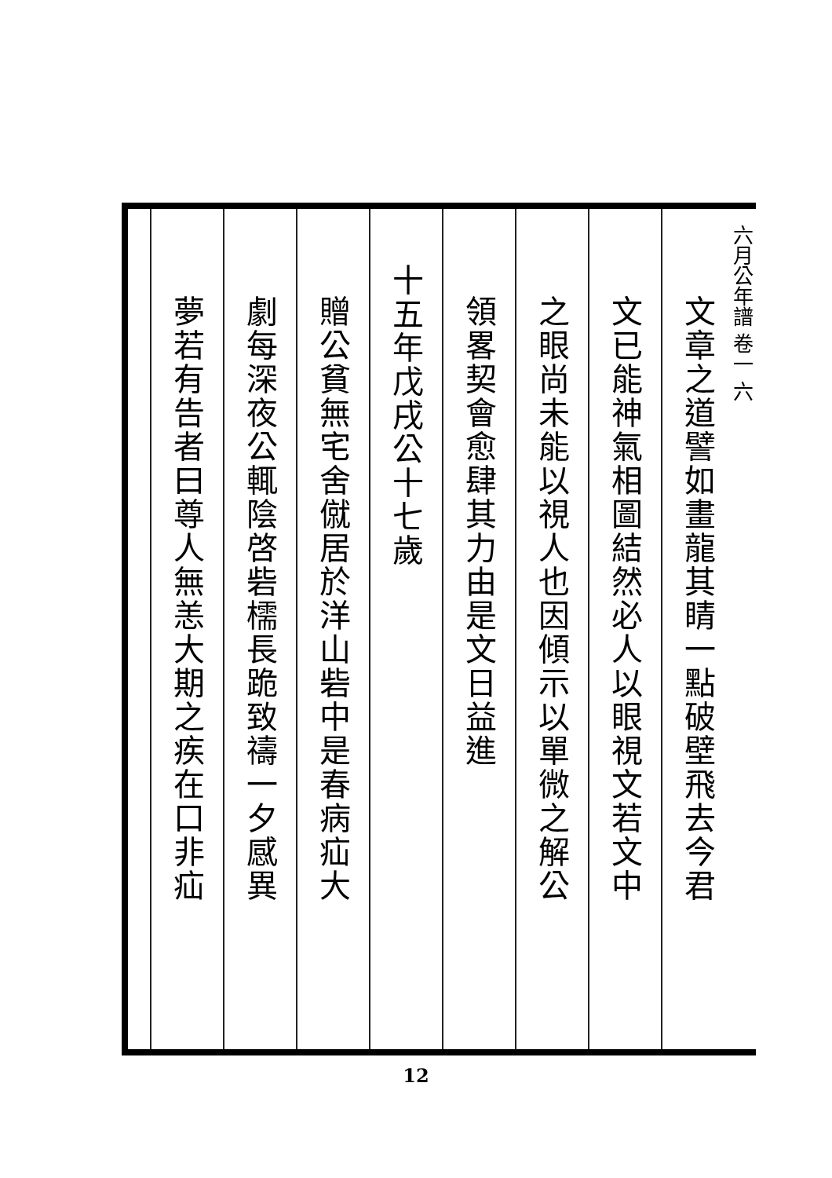六月公年譜 卷一 六
文章之道譬如畫龍其睛一點破壁飛去今君
文已能神氣相圖結然必人以眼視文若文中
之眼尚未能以視人也因傾示以單微之解公
領畧契會愈肆其力由是文日益進
十五年戊戌公十七歲
贈公貧無宅舍僦居於洋山砦中是春病疝大
劇每深夜公輒陰啓砦檽長跪致禱一夕感異
夢若有告者曰尊人無恙大期之疾在口非疝
12